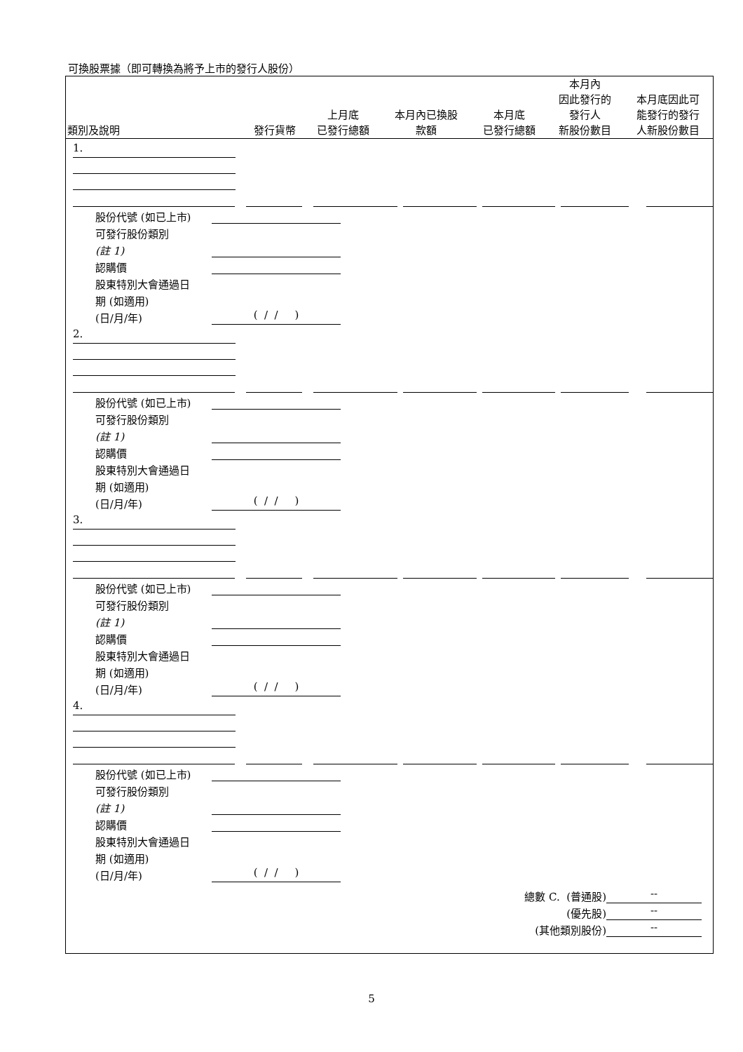可換股票據（即可轉換為將予上市的發行人股份）
| 類別及說明 | 發行貨幣 | 上月底 已發行總額 | 本月內已換股 款額 | 本月底 已發行總額 | 本月內 因此發行的 發行人 新股份數目 | 本月底因此可 能發行的發行 人新股份數目 |
| --- | --- | --- | --- | --- | --- | --- |
1.
股份代號 (如已上市)
可發行股份類別
(註 1)
認購價
股東特別大會通過日
期 (如適用)
(日/月/年) ( / / )
2.
股份代號 (如已上市)
可發行股份類別
(註 1)
認購價
股東特別大會通過日
期 (如適用)
(日/月/年) ( / / )
3.
股份代號 (如已上市)
可發行股份類別
(註 1)
認購價
股東特別大會通過日
期 (如適用)
(日/月/年) ( / / )
4.
股份代號 (如已上市)
可發行股份類別
(註 1)
認購價
股東特別大會通過日
期 (如適用)
(日/月/年) ( / / )
總數 C. (普通股) --
(優先股) --
(其他類別股份) --
5